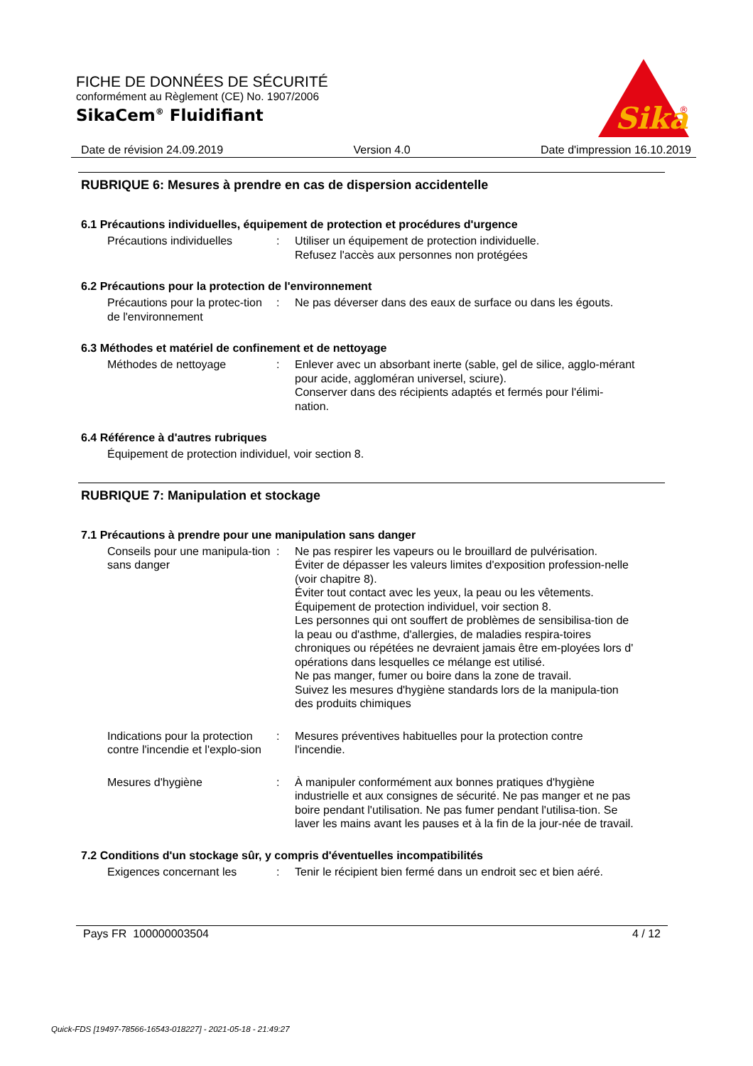FICHE DE DONNÉES DE SÉCURITÉ
conformément au Règlement (CE) No. 1907/2006
SikaCem<sup>®</sup> Fluidifiant
Sika
®
Date de révision 24.09.2019 Version 4.0 Date d'impression 16.10.2019
RUBRIQUE 6: Mesures à prendre en cas de dispersion accidentelle
6.1 Précautions individuelles, équipement de protection et procédures d'urgence
Précautions individuelles
: Utiliser un équipement de protection individuelle.
Refusez l'accès aux personnes non protégées
6.2 Précautions pour la protection de l'environnement
Précautions pour la protec-tion de l'environnement
: Ne pas déverser dans des eaux de surface ou dans les égouts.
6.3 Méthodes et matériel de confinement et de nettoyage
Méthodes de nettoyage : Enlever avec un absorbant inerte (sable, gel de silice, agglo-mérant pour acide, aggloméran universel, sciure).
Conserver dans des récipients adaptés et fermés pour l'élimi-nation.
6.4 Référence à d'autres rubriques
Équipement de protection individuel, voir section 8.
RUBRIQUE 7: Manipulation et stockage
7.1 Précautions à prendre pour une manipulation sans danger
Conseils pour une manipula-tion sans danger
: Ne pas respirer les vapeurs ou le brouillard de pulvérisation.
Éviter de dépasser les valeurs limites d'exposition profession-nelle (voir chapitre 8).
Éviter tout contact avec les yeux, la peau ou les vêtements.
Équipement de protection individuel, voir section 8.
Les personnes qui ont souffert de problèmes de sensibilisa-tion de la peau ou d'asthme, d'allergies, de maladies respira-toires chroniques ou répétées ne devraient jamais être em-ployées lors d' opérations dans lesquelles ce mélange est utilisé.
Ne pas manger, fumer ou boire dans la zone de travail.
Suivez les mesures d'hygiène standards lors de la manipula-tion des produits chimiques
Indications pour la protection contre l'incendie et l'explo-sion
: Mesures préventives habituelles pour la protection contre l'incendie.
Mesures d'hygiène : À manipuler conformément aux bonnes pratiques d'hygiène industrielle et aux consignes de sécurité. Ne pas manger et ne pas boire pendant l'utilisation. Ne pas fumer pendant l'utilisa-tion. Se laver les mains avant les pauses et à la fin de la jour-née de travail.
7.2 Conditions d'un stockage sûr, y compris d'éventuelles incompatibilités
Exigences concernant les : Tenir le récipient bien fermé dans un endroit sec et bien aéré.
Pays FR 100000003504 4 / 12
Quick-FDS [19497-78566-16543-018227] - 2021-05-18 - 21:49:27